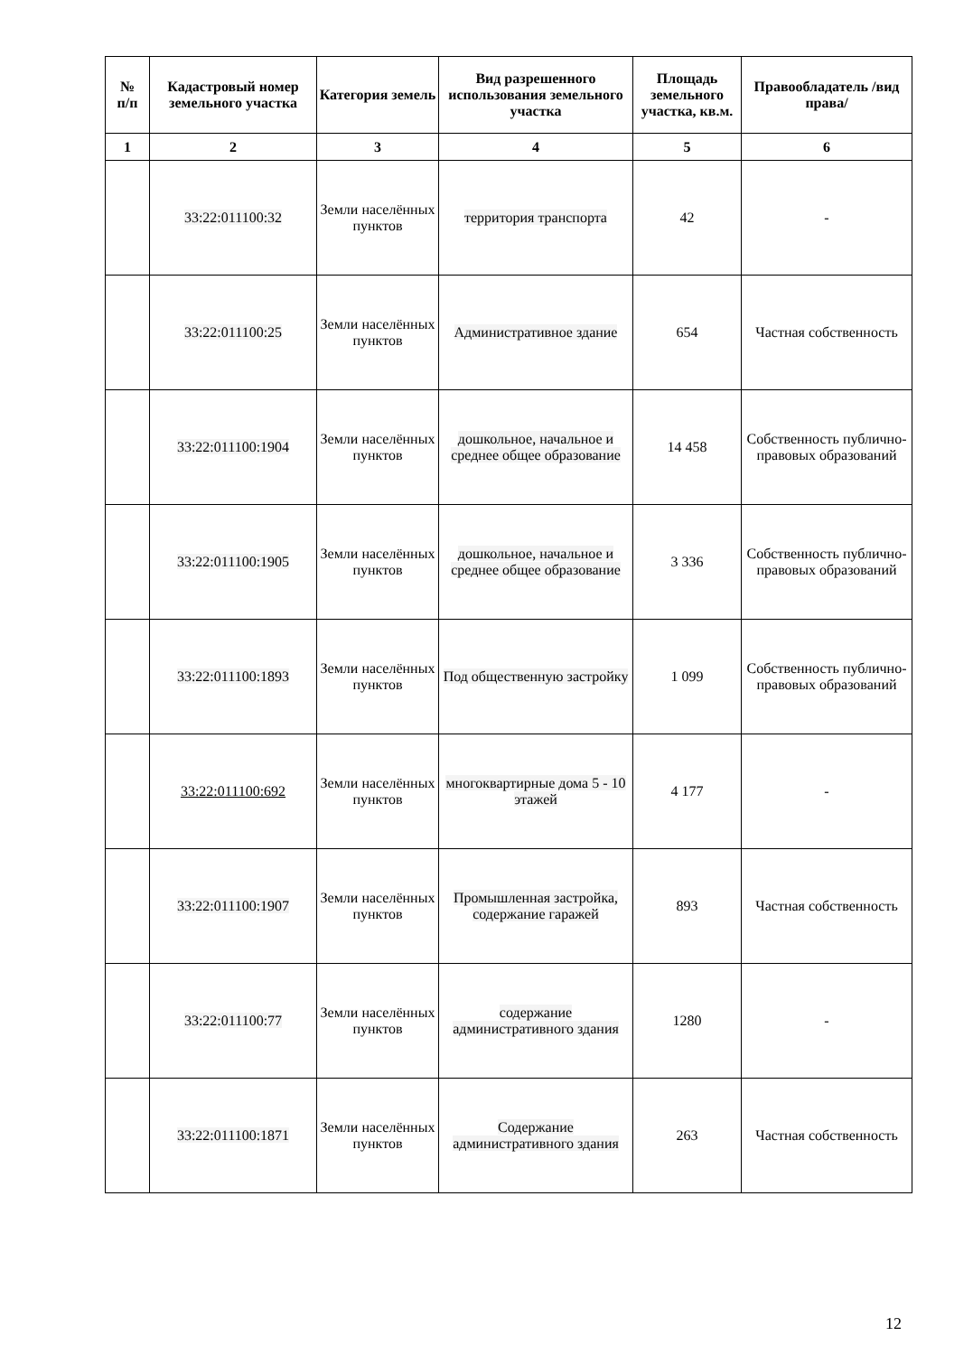| № п/п | Кадастровый номер земельного участка | Категория земель | Вид разрешенного использования земельного участка | Площадь земельного участка, кв.м. | Правообладатель /вид права/ |
| --- | --- | --- | --- | --- | --- |
| 1 | 2 | 3 | 4 | 5 | 6 |
| | 33:22:011100:32 | Земли населённых пунктов | территория транспорта | 42 | - |
| | 33:22:011100:25 | Земли населённых пунктов | Административное здание | 654 | Частная собственность |
| | 33:22:011100:1904 | Земли населённых пунктов | дошкольное, начальное и среднее общее образование | 14 458 | Собственность публично-правовых образований |
| | 33:22:011100:1905 | Земли населённых пунктов | дошкольное, начальное и среднее общее образование | 3 336 | Собственность публично-правовых образований |
| | 33:22:011100:1893 | Земли населённых пунктов | Под общественную застройку | 1 099 | Собственность публично-правовых образований |
| | 33:22:011100:692 | Земли населённых пунктов | многоквартирные дома 5 - 10 этажей | 4 177 | - |
| | 33:22:011100:1907 | Земли населённых пунктов | Промышленная застройка, содержание гаражей | 893 | Частная собственность |
| | 33:22:011100:77 | Земли населённых пунктов | содержание административного здания | 1280 | - |
| | 33:22:011100:1871 | Земли населённых пунктов | Содержание административного здания | 263 | Частная собственность |
12